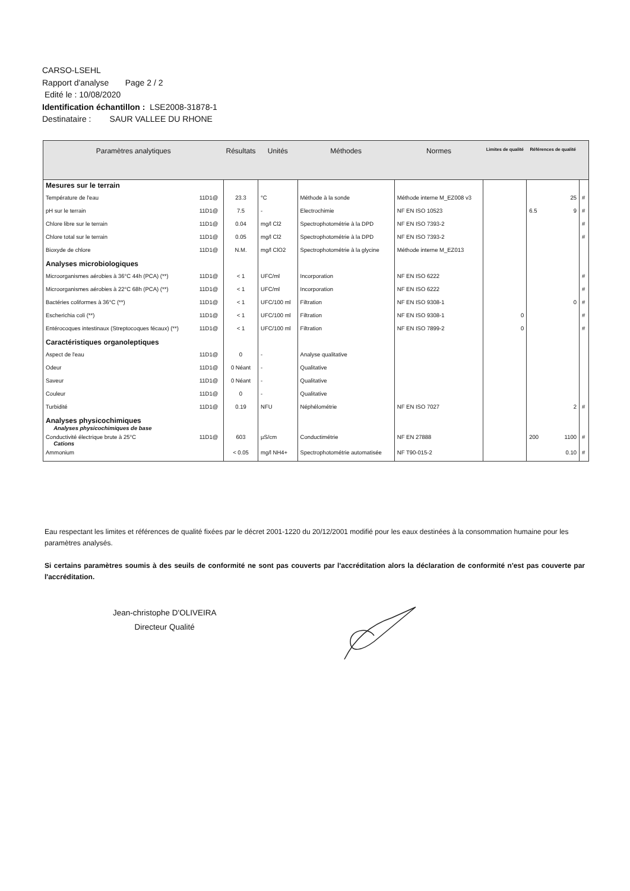CARSO-LSEHL
Rapport d'analyse Page 2 / 2
Edité le : 10/08/2020
Identification échantillon : LSE2008-31878-1
Destinataire : SAUR VALLEE DU RHONE
| Paramètres analytiques | | Résultats | Unités | Méthodes | Normes | Limites de qualité | Références de qualité | | |
| --- | --- | --- | --- | --- | --- | --- | --- | --- | --- |
| Mesures sur le terrain | | | | | | | | | |
| Température de l'eau | 11D1@ | 23.3 | °C | Méthode à la sonde | Méthode interne M_EZ008 v3 | | | 25 | # |
| pH sur le terrain | 11D1@ | 7.5 | - | Electrochimie | NF EN ISO 10523 | | 6.5 | 9 | # |
| Chlore libre sur le terrain | 11D1@ | 0.04 | mg/l Cl2 | Spectrophotométrie à la DPD | NF EN ISO 7393-2 | | | | # |
| Chlore total sur le terrain | 11D1@ | 0.05 | mg/l Cl2 | Spectrophotométrie à la DPD | NF EN ISO 7393-2 | | | | # |
| Bioxyde de chlore | 11D1@ | N.M. | mg/l ClO2 | Spectrophotométrie à la glycine | Méthode interne M_EZ013 | | | | |
| Analyses microbiologiques | | | | | | | | | |
| Microorganismes aérobies à 36°C 44h (PCA) (**) | 11D1@ | < 1 | UFC/ml | Incorporation | NF EN ISO 6222 | | | | # |
| Microorganismes aérobies à 22°C 68h (PCA) (**) | 11D1@ | < 1 | UFC/ml | Incorporation | NF EN ISO 6222 | | | | # |
| Bactéries coliformes à 36°C (**) | 11D1@ | < 1 | UFC/100 ml | Filtration | NF EN ISO 9308-1 | | | 0 | # |
| Escherichia coli (**) | 11D1@ | < 1 | UFC/100 ml | Filtration | NF EN ISO 9308-1 | 0 | | | # |
| Entérocoques intestinaux (Streptocoques fécaux) (**) | 11D1@ | < 1 | UFC/100 ml | Filtration | NF EN ISO 7899-2 | 0 | | | # |
| Caractéristiques organoleptiques | | | | | | | | | |
| Aspect de l'eau | 11D1@ | 0 | - | Analyse qualitative | | | | | |
| Odeur | 11D1@ | 0 Néant | - | Qualitative | | | | | |
| Saveur | 11D1@ | 0 Néant | - | Qualitative | | | | | |
| Couleur | 11D1@ | 0 | - | Qualitative | | | | | |
| Turbidité | 11D1@ | 0.19 | NFU | Néphélométrie | NF EN ISO 7027 | | | 2 | # |
| Analyses physicochimiques Analyses physicochimiques de base | | | | | | | | | |
| Conductivité électrique brute à 25°C Cations | 11D1@ | 603 | µS/cm | Conductimétrie | NF EN 27888 | | 200 | 1100 | # |
| Ammonium | | < 0.05 | mg/l NH4+ | Spectrophotométrie automatisée | NF T90-015-2 | | | 0.10 | # |
Eau respectant les limites et références de qualité fixées par le décret 2001-1220 du 20/12/2001 modifié pour les eaux destinées à la consommation humaine pour les paramètres analysés.
Si certains paramètres soumis à des seuils de conformité ne sont pas couverts par l'accréditation alors la déclaration de conformité n'est pas couverte par l'accréditation.
Jean-christophe D'OLIVEIRA
Directeur Qualité